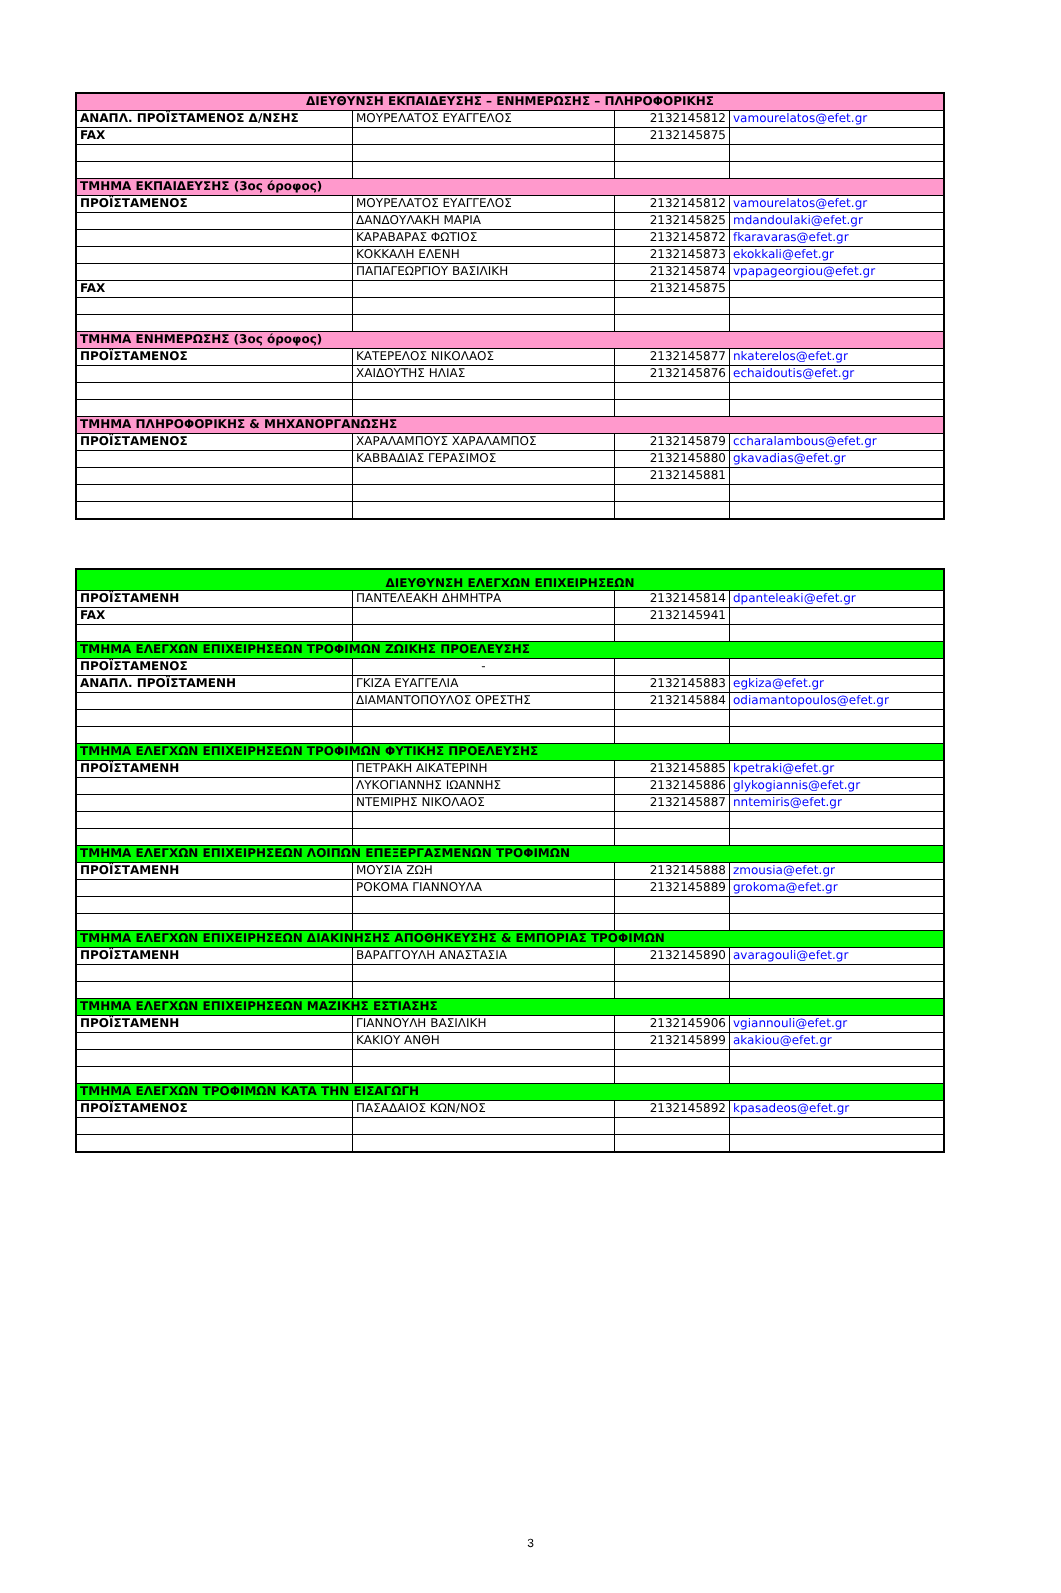| ΔΙΕΥΘΥΝΣΗ ΕΚΠΑΙΔΕΥΣΗΣ – ΕΝΗΜΕΡΩΣΗΣ – ΠΛΗΡΟΦΟΡΙΚΗΣ | | | |
| ΑΝΑΠΛ. ΠΡΟΪΣΤΑΜΕΝΟΣ Δ/ΝΣΗΣ | ΜΟΥΡΕΛΑΤΟΣ ΕΥΑΓΓΕΛΟΣ | 2132145812 | vamourelatos@efet.gr |
| FAX | | 2132145875 | |
| ΤΜΗΜΑ ΕΚΠΑΙΔΕΥΣΗΣ (3ος όροφος) | | | |
| ΠΡΟΪΣΤΑΜΕΝΟΣ | ΜΟΥΡΕΛΑΤΟΣ ΕΥΑΓΓΕΛΟΣ | 2132145812 | vamourelatos@efet.gr |
| | ΔΑΝΔΟΥΛΑΚΗ ΜΑΡΙΑ | 2132145825 | mdandoulaki@efet.gr |
| | ΚΑΡΑΒΑΡΑΣ ΦΩΤΙΟΣ | 2132145872 | fkaravaras@efet.gr |
| | ΚΟΚΚΑΛΗ ΕΛΕΝΗ | 2132145873 | ekokkali@efet.gr |
| | ΠΑΠΑΓΕΩΡΓΙΟΥ ΒΑΣΙΛΙΚΗ | 2132145874 | vpapageorgiou@efet.gr |
| FAX | | 2132145875 | |
| ΤΜΗΜΑ ΕΝΗΜΕΡΩΣΗΣ (3ος όροφος) | | | |
| ΠΡΟΪΣΤΑΜΕΝΟΣ | ΚΑΤΕΡΕΛΟΣ ΝΙΚΟΛΑΟΣ | 2132145877 | nkaterelos@efet.gr |
| | ΧΑΙΔΟΥΤΗΣ ΗΛΙΑΣ | 2132145876 | echaidoutis@efet.gr |
| ΤΜΗΜΑ ΠΛΗΡΟΦΟΡΙΚΗΣ & ΜΗΧΑΝΟΡΓΑΝΩΣΗΣ | | | |
| ΠΡΟΪΣΤΑΜΕΝΟΣ | ΧΑΡΑΛΑΜΠΟΥΣ ΧΑΡΑΛΑΜΠΟΣ | 2132145879 | ccharalambous@efet.gr |
| | ΚΑΒΒΑΔΙΑΣ ΓΕΡΑΣΙΜΟΣ | 2132145880 | gkavadias@efet.gr |
| | | 2132145881 | |
| ΔΙΕΥΘΥΝΣΗ ΕΛΕΓΧΩΝ ΕΠΙΧΕΙΡΗΣΕΩΝ | | | |
| ΠΡΟΪΣΤΑΜΕΝΗ | ΠΑΝΤΕΛΕΑΚΗ ΔΗΜΗΤΡΑ | 2132145814 | dpanteleaki@efet.gr |
| FAX | | 2132145941 | |
| ΤΜΗΜΑ ΕΛΕΓΧΩΝ ΕΠΙΧΕΙΡΗΣΕΩΝ ΤΡΟΦΙΜΩΝ ΖΩΙΚΗΣ ΠΡΟΕΛΕΥΣΗΣ | | | |
| ΠΡΟΪΣΤΑΜΕΝΟΣ | - | | |
| ΑΝΑΠΛ. ΠΡΟΪΣΤΑΜΕΝΗ | ΓΚΙΖΑ ΕΥΑΓΓΕΛΙΑ | 2132145883 | egkiza@efet.gr |
| | ΔΙΑΜΑΝΤΟΠΟΥΛΟΣ ΟΡΕΣΤΗΣ | 2132145884 | odiamantopoulos@efet.gr |
| ΤΜΗΜΑ ΕΛΕΓΧΩΝ ΕΠΙΧΕΙΡΗΣΕΩΝ ΤΡΟΦΙΜΩΝ ΦΥΤΙΚΗΣ ΠΡΟΕΛΕΥΣΗΣ | | | |
| ΠΡΟΪΣΤΑΜΕΝΗ | ΠΕΤΡΑΚΗ ΑΙΚΑΤΕΡΙΝΗ | 2132145885 | kpetraki@efet.gr |
| | ΛΥΚΟΓΙΑΝΝΗΣ ΙΩΑΝΝΗΣ | 2132145886 | glykogiannis@efet.gr |
| | ΝΤΕΜΙΡΗΣ ΝΙΚΟΛΑΟΣ | 2132145887 | nntemiris@efet.gr |
| ΤΜΗΜΑ ΕΛΕΓΧΩΝ ΕΠΙΧΕΙΡΗΣΕΩΝ ΛΟΙΠΩΝ ΕΠΕΞΕΡΓΑΣΜΕΝΩΝ ΤΡΟΦΙΜΩΝ | | | |
| ΠΡΟΪΣΤΑΜΕΝΗ | ΜΟΥΣΙΑ ΖΩΗ | 2132145888 | zmousia@efet.gr |
| | ΡΟΚΟΜΑ ΓΙΑΝΝΟΥΛΑ | 2132145889 | grokoma@efet.gr |
| ΤΜΗΜΑ ΕΛΕΓΧΩΝ ΕΠΙΧΕΙΡΗΣΕΩΝ ΔΙΑΚΙΝΗΣΗΣ ΑΠΟΘΗΚΕΥΣΗΣ & ΕΜΠΟΡΙΑΣ ΤΡΟΦΙΜΩΝ | | | |
| ΠΡΟΪΣΤΑΜΕΝΗ | ΒΑΡΑΓΓΟΥΛΗ ΑΝΑΣΤΑΣΙΑ | 2132145890 | avaragouli@efet.gr |
| ΤΜΗΜΑ ΕΛΕΓΧΩΝ ΕΠΙΧΕΙΡΗΣΕΩΝ ΜΑΖΙΚΗΣ ΕΣΤΙΑΣΗΣ | | | |
| ΠΡΟΪΣΤΑΜΕΝΗ | ΓΙΑΝΝΟΥΛΗ ΒΑΣΙΛΙΚΗ | 2132145906 | vgiannouli@efet.gr |
| | ΚΑΚΙΟΥ ΑΝΘΗ | 2132145899 | akakiou@efet.gr |
| ΤΜΗΜΑ ΕΛΕΓΧΩΝ ΤΡΟΦΙΜΩΝ ΚΑΤΑ ΤΗΝ ΕΙΣΑΓΩΓΗ | | | |
| ΠΡΟΪΣΤΑΜΕΝΟΣ | ΠΑΣΑΔΑΙΟΣ ΚΩΝ/ΝΟΣ | 2132145892 | kpasadeos@efet.gr |
3